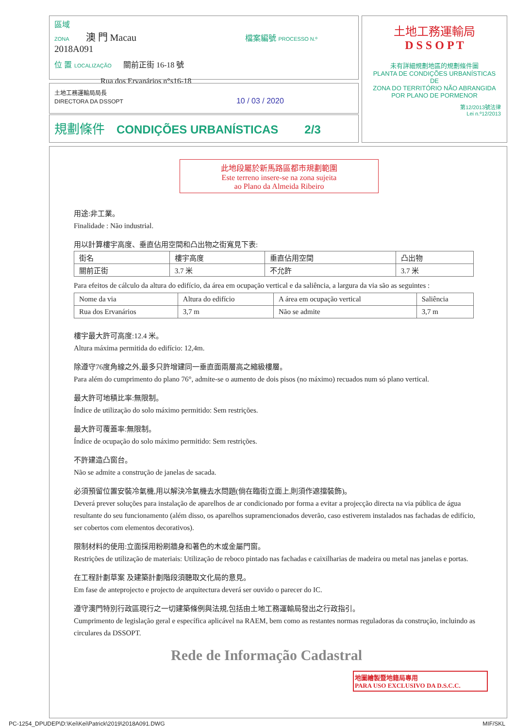區域
ZONA 澳 門 Macau 檔案編號 PROCESSO N.º 2018A091
位 置 LOCALIZAÇÃO 關前正街 16-18 號
Rua dos Ervanários n°s16-18
土地工務運輸局局長
DIRECTORA DA DSSOPT 10 / 03 / 2020
規劃條件 CONDIÇÕES URBANÍSTICAS 2/3
土地工務運輸局
D S S O P T
未有詳細規劃地區的規劃條件圖
PLANTA DE CONDIÇÕES URBANÍSTICAS
DE
ZONA DO TERRITÓRIO NÃO ABRANGIDA
POR PLANO DE PORMENOR
第12/2013號法律
Lei n.º12/2013
此地段屬於新馬路區都市規劃範圍
Este terreno insere-se na zona sujeita
ao Plano da Almeida Ribeiro
用途:非工業。
Finalidade : Não industrial.
用以計算樓宇高度、垂直佔用空間和凸出物之街寬見下表:
| 街名 | 樓宇高度 | 垂直佔用空間 | 凸出物 |
| 關前正街 | 3.7 米 | 不允許 | 3.7 米 |
Para efeitos de cálculo da altura do edifício, da área em ocupação vertical e da saliência, a largura da via são as seguintes :
| Nome da via | Altura do edifício | A área em ocupação vertical | Saliência |
| Rua dos Ervanários | 3,7 m | Não se admite | 3,7 m |
樓宇最大許可高度:12.4 米。
Altura máxima permitida do edifício: 12,4m.
除遵守76度角線之外,最多只許增建同一垂直面兩層高之縮級樓層。
Para além do cumprimento do plano 76°, admite-se o aumento de dois pisos (no máximo) recuados num só plano vertical.
最大許可地積比率:無限制。
Índice de utilização do solo máximo permitido: Sem restrições.
最大許可覆蓋率:無限制。
Índice de ocupação do solo máximo permitido: Sem restrições.
不許建造凸窗台。
Não se admite a construção de janelas de sacada.
必須預留位置安裝冷氣機,用以解決冷氣機去水問題(倘在臨街立面上,則須作遮擋裝飾)。
Deverá prever soluções para instalação de aparelhos de ar condicionado por forma a evitar a projecção directa na via pública de água resultante do seu funcionamento (além disso, os aparelhos supramencionados deverão, caso estiverem instalados nas fachadas de edifício, ser cobertos com elementos decorativos).
限制材料的使用:立面採用粉刷牆身和著色的木或金屬門窗。
Restrições de utilização de materiais: Utilização de reboco pintado nas fachadas e caixilharias de madeira ou metal nas janelas e portas.
在工程計劃草案 及建築計劃階段須聽取文化局的意見。
Em fase de anteprojecto e projecto de arquitectura deverá ser ouvido o parecer do IC.
遵守澳門特別行政區現行之一切建築條例與法規,包括由土地工務運輸局發出之行政指引。
Cumprimento de legislação geral e específica aplicável na RAEM, bem como as restantes normas reguladoras da construção, incluindo as circulares da DSSOPT.
Rede de Informação Cadastral
地圖繪製暨地籍局專用
PARA USO EXCLUSIVO DA D.S.C.C.
PC-1254_DPUDEP\D:\Kei\Kei\Patrick\2019\2018A091.DWG MIF/SKL